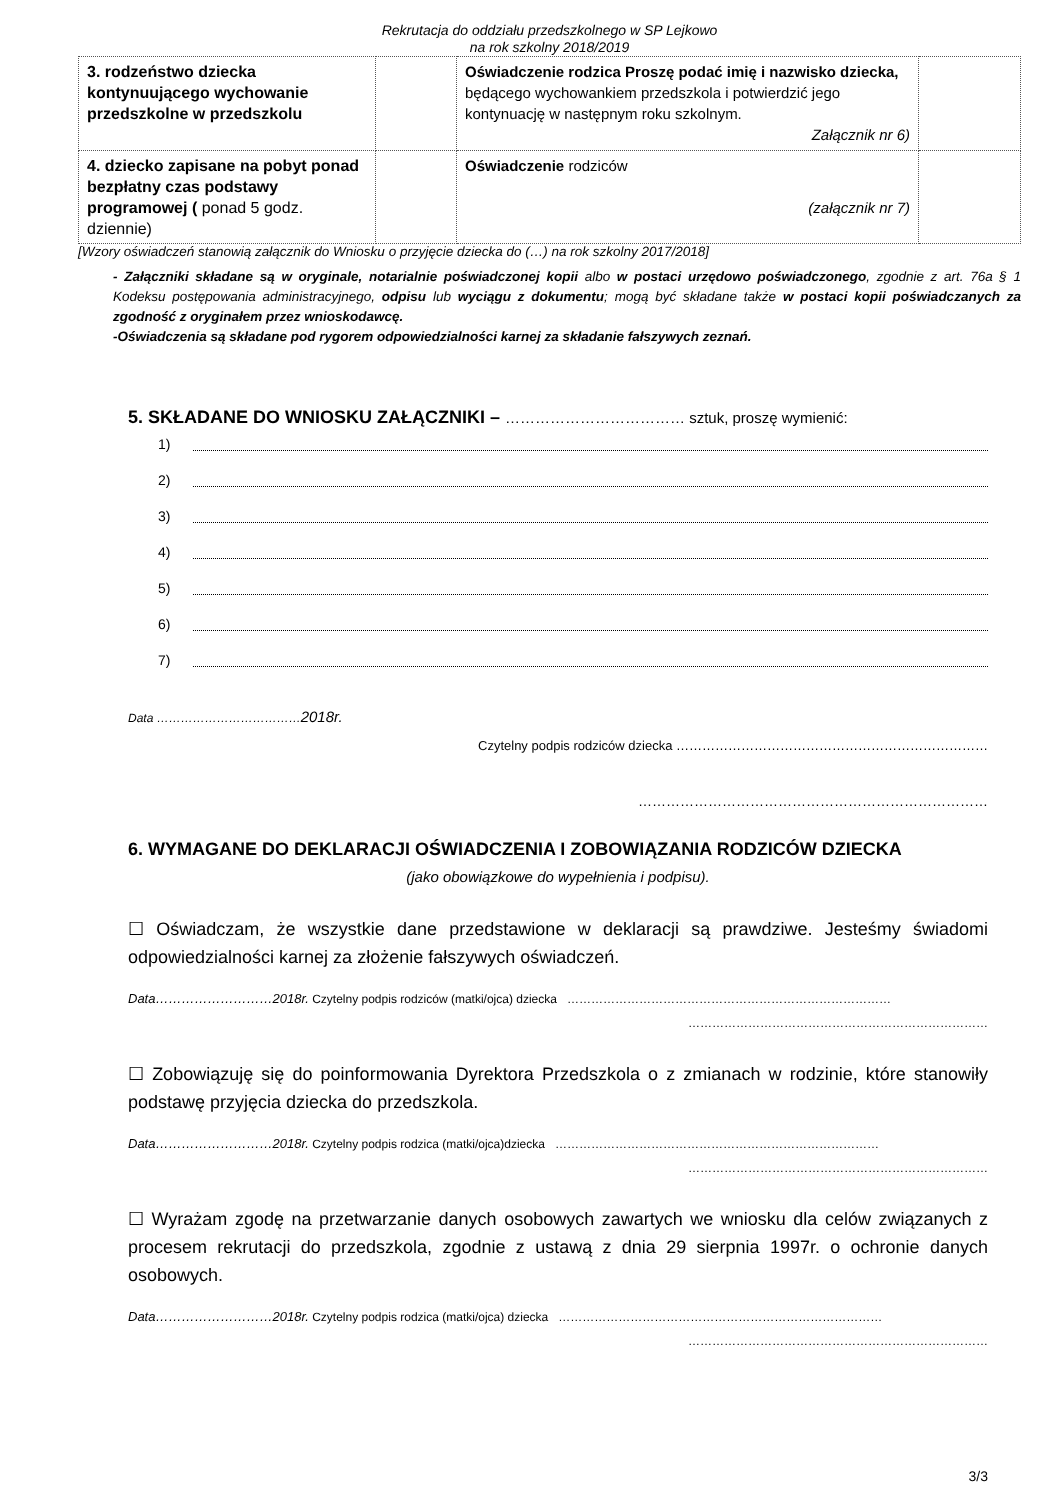Rekrutacja do oddziału przedszkolnego w SP Lejkowo
na rok szkolny 2018/2019
| 3. rodzeństwo dziecka kontynuującego wychowanie przedszkolne w przedszkolu | | Oświadczenie rodzica Proszę podać imię i nazwisko dziecka, będącego wychowankiem przedszkola i potwierdzić jego kontynuację w następnym roku szkolnym. Załącznik nr 6) | |
| 4. dziecko zapisane na pobyt ponad bezpłatny czas podstawy programowej ( ponad 5 godz. dziennie) | | Oświadczenie rodziców (załącznik nr 7) | |
[Wzory oświadczeń stanowią załącznik do Wniosku o przyjęcie dziecka do (…) na rok szkolny 2017/2018]
- Załączniki składane są w oryginale, notarialnie poświadczonej kopii albo w postaci urzędowo poświadczonego, zgodnie z art. 76a § 1 Kodeksu postępowania administracyjnego, odpisu lub wyciągu z dokumentu; mogą być składane także w postaci kopii poświadczanych za zgodność z oryginałem przez wnioskodawcę.
-Oświadczenia są składane pod rygorem odpowiedzialności karnej za składanie fałszywych zeznań.
5. SKŁADANE DO WNIOSKU ZAŁĄCZNIKI – ……………………………… sztuk, proszę wymienić:
1)
2)
3)
4)
5)
6)
7)
Data ………………………………2018r.
Czytelny podpis rodziców dziecka ………………………………………………………………
…………………………………………………………………
6. WYMAGANE DO DEKLARACJI OŚWIADCZENIA I ZOBOWIĄZANIA RODZICÓW DZIECKA
(jako obowiązkowe do wypełnienia i podpisu).
☐ Oświadczam, że wszystkie dane przedstawione w deklaracji są prawdziwe. Jesteśmy świadomi odpowiedzialności karnej za złożenie fałszywych oświadczeń.
Data………………………2018r. Czytelny podpis rodziców (matki/ojca) dziecka ………………………………………………………………………
…………………………………………………………………
☐ Zobowiązuję się do poinformowania Dyrektora Przedszkola o z zmianach w rodzinie, które stanowiły podstawę przyjęcia dziecka do przedszkola.
Data………………………2018r. Czytelny podpis rodzica (matki/ojca)dziecka ………………………………………………………………………
…………………………………………………………………
☐ Wyrażam zgodę na przetwarzanie danych osobowych zawartych we wniosku dla celów związanych z procesem rekrutacji do przedszkola, zgodnie z ustawą z dnia 29 sierpnia 1997r. o ochronie danych osobowych.
Data………………………2018r. Czytelny podpis rodzica (matki/ojca) dziecka ………………………………………………………………………
…………………………………………………………………
3/3